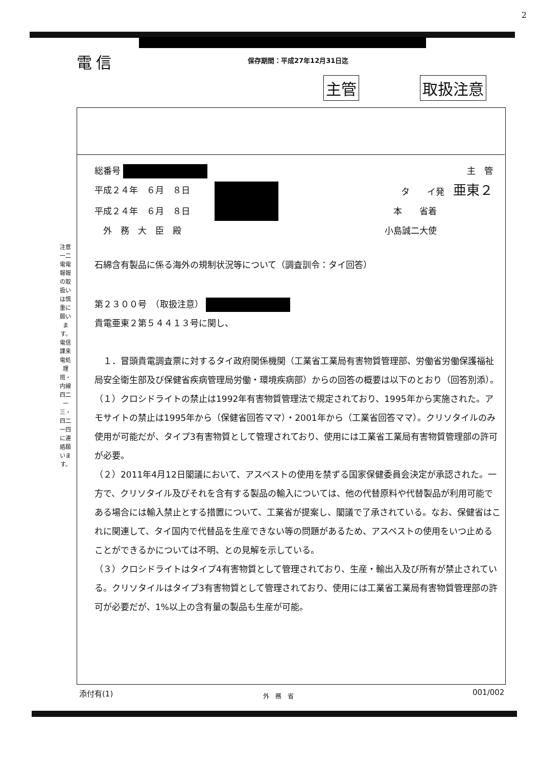2
電信 保存期間：平成27年12月31日迄
主管 取扱注意
注意
一二
電電報報の取扱いは慎重に願います。電信課来電処理班・内線四二一三・四二一四に連絡願います。
総番号 主　管
平成２４年　６月　８日 タ　　イ発　亜東２
平成２４年　６月　８日 本　　省着
　外　務　大　臣　殿 小島誠二大使
石綿含有製品に係る海外の規制状況等について（調査訓令：タイ回答）
第２３００号　（取扱注意）
貴電亜東２第５４４１３号に関し、
　１．冒頭貴電調査票に対するタイ政府関係機関（工業省工業局有害物質管理部、労働省労働保護福祉局安全衛生部及び保健省疾病管理局労働・環境疾病部）からの回答の概要は以下のとおり（回答別添）。
（１）クロシドライトの禁止は1992年有害物質管理法で規定されており、1995年から実施された。アモサイトの禁止は1995年から（保健省回答ママ）・2001年から（工業省回答ママ）。クリソタイルのみ使用が可能だが、タイプ3有害物質として管理されており、使用には工業省工業局有害物質管理部の許可が必要。
（２）2011年4月12日閣議において、アスベストの使用を禁ずる国家保健委員会決定が承認された。一方で、クリソタイル及びそれを含有する製品の輸入については、他の代替原料や代替製品が利用可能である場合には輸入禁止とする措置について、工業省が提案し、閣議で了承されている。なお、保健省はこれに関連して、タイ国内で代替品を生産できない等の問題があるため、アスベストの使用をいつ止めることができるかについては不明、との見解を示している。
（３）クロシドライトはタイプ4有害物質として管理されており、生産・輸出入及び所有が禁止されている。クリソタイルはタイプ3有害物質として管理されており、使用には工業省工業局有害物質管理部の許可が必要だが、1%以上の含有量の製品も生産が可能。
添付有(1) 外　務　省 001/002